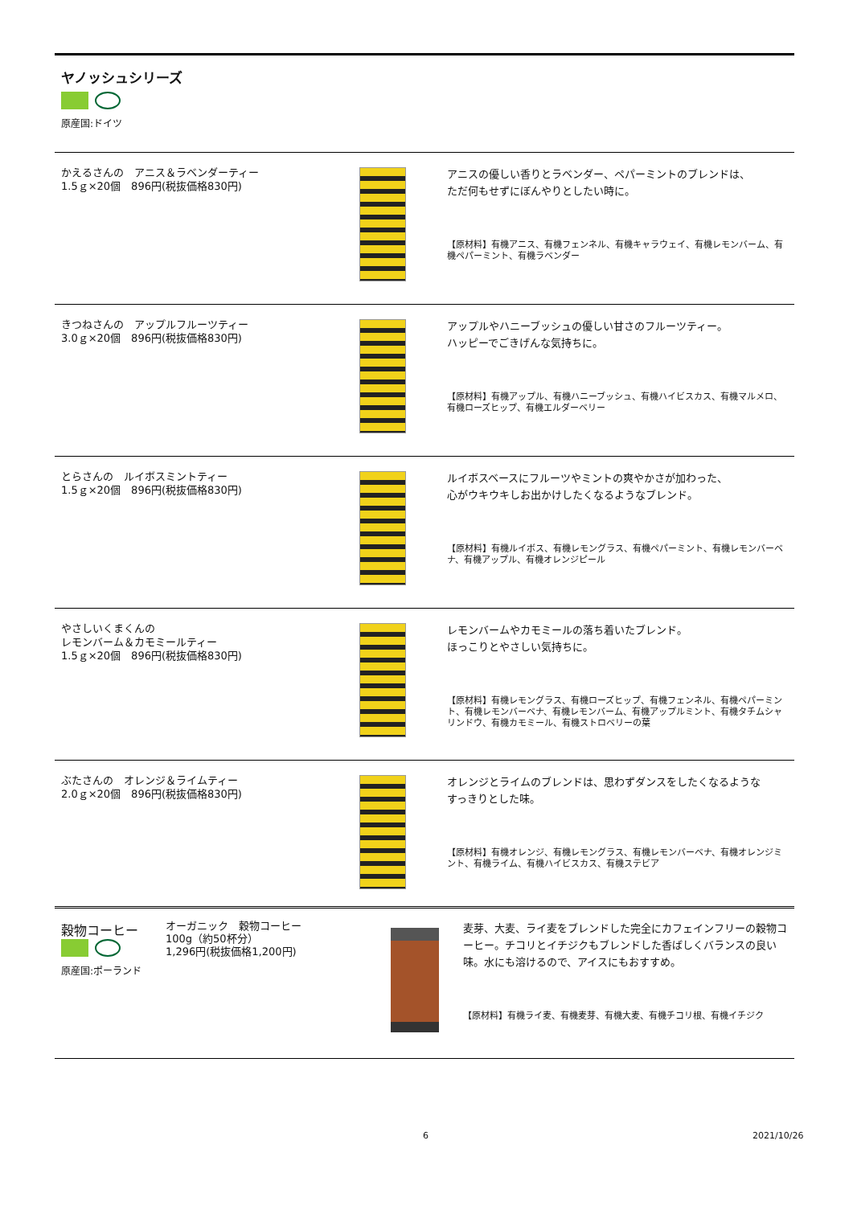ヤノッシュシリーズ
原産国:ドイツ
かえるさんの　アニス＆ラベンダーティー
1.5ｇ×20個　896円(税抜価格830円)
アニスの優しい香りとラベンダー、ペパーミントのブレンドは、
ただ何もせずにぼんやりとしたい時に。
【原材料】有機アニス、有機フェンネル、有機キャラウェイ、有機レモンバーム、有機ペパーミント、有機ラベンダー
きつねさんの　アップルフルーツティー
3.0ｇ×20個　896円(税抜価格830円)
アップルやハニーブッシュの優しい甘さのフルーツティー。
ハッピーでごきげんな気持ちに。
【原材料】有機アップル、有機ハニーブッシュ、有機ハイビスカス、有機マルメロ、有機ローズヒップ、有機エルダーベリー
とらさんの　ルイボスミントティー
1.5ｇ×20個　896円(税抜価格830円)
ルイボスベースにフルーツやミントの爽やかさが加わった、
心がウキウキしお出かけしたくなるようなブレンド。
【原材料】有機ルイボス、有機レモングラス、有機ペパーミント、有機レモンバーベナ、有機アップル、有機オレンジピール
やさしいくまくんの
レモンバーム＆カモミールティー
1.5ｇ×20個　896円(税抜価格830円)
レモンバームやカモミールの落ち着いたブレンド。
ほっこりとやさしい気持ちに。
【原材料】有機レモングラス、有機ローズヒップ、有機フェンネル、有機ペパーミント、有機レモンバーベナ、有機レモンバーム、有機アップルミント、有機タチムシャリンドウ、有機カモミール、有機ストロベリーの葉
ぶたさんの　オレンジ＆ライムティー
2.0ｇ×20個　896円(税抜価格830円)
オレンジとライムのブレンドは、思わずダンスをしたくなるような
すっきりとした味。
【原材料】有機オレンジ、有機レモングラス、有機レモンバーベナ、有機オレンジミント、有機ライム、有機ハイビスカス、有機ステビア
穀物コーヒー
原産国:ポーランド
オーガニック　穀物コーヒー
100g（約50杯分）
1,296円(税抜価格1,200円)
麦芽、大麦、ライ麦をブレンドした完全にカフェインフリーの穀物コーヒー。チコリとイチジクもブレンドした香ばしくバランスの良い味。水にも溶けるので、アイスにもおすすめ。
【原材料】有機ライ麦、有機麦芽、有機大麦、有機チコリ根、有機イチジク
6 2021/10/26